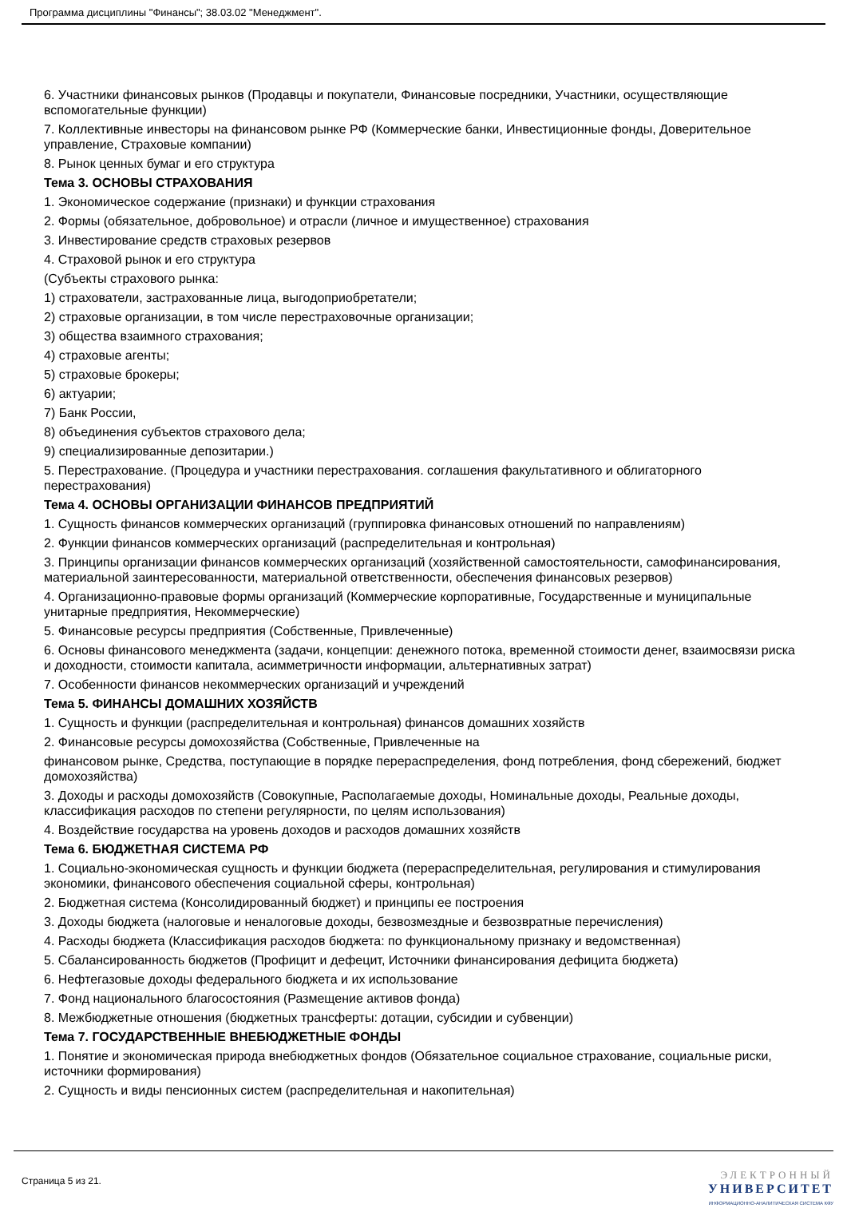Программа дисциплины "Финансы"; 38.03.02 "Менеджмент".
6. Участники финансовых рынков (Продавцы и покупатели, Финансовые посредники, Участники, осуществляющие вспомогательные функции)
7. Коллективные инвесторы на финансовом рынке РФ (Коммерческие банки, Инвестиционные фонды, Доверительное управление, Страховые компании)
8. Рынок ценных бумаг и его структура
Тема 3. ОСНОВЫ СТРАХОВАНИЯ
1. Экономическое содержание (признаки) и функции страхования
2. Формы (обязательное, добровольное) и отрасли (личное и имущественное) страхования
3. Инвестирование средств страховых резервов
4. Страховой рынок и его структура
(Субъекты страхового рынка:
1) страхователи, застрахованные лица, выгодоприобретатели;
2) страховые организации, в том числе перестраховочные организации;
3) общества взаимного страхования;
4) страховые агенты;
5) страховые брокеры;
6) актуарии;
7) Банк России,
8) объединения субъектов страхового дела;
9) специализированные депозитарии.)
5. Перестрахование. (Процедура и участники перестрахования. соглашения факультативного и облигаторного перестрахования)
Тема 4. ОСНОВЫ ОРГАНИЗАЦИИ ФИНАНСОВ ПРЕДПРИЯТИЙ
1. Сущность финансов коммерческих организаций (группировка финансовых отношений по направлениям)
2. Функции финансов коммерческих организаций (распределительная и контрольная)
3. Принципы организации финансов коммерческих организаций (хозяйственной самостоятельности, самофинансирования, материальной заинтересованности, материальной ответственности, обеспечения финансовых резервов)
4. Организационно-правовые формы организаций (Коммерческие корпоративные, Государственные и муниципальные унитарные предприятия, Некоммерческие)
5. Финансовые ресурсы предприятия (Собственные, Привлеченные)
6. Основы финансового менеджмента (задачи, концепции: денежного потока, временной стоимости денег, взаимосвязи риска и доходности, стоимости капитала, асимметричности информации, альтернативных затрат)
7. Особенности финансов некоммерческих организаций и учреждений
Тема 5. ФИНАНСЫ ДОМАШНИХ ХОЗЯЙСТВ
1. Сущность и функции (распределительная и контрольная) финансов домашних хозяйств
2. Финансовые ресурсы домохозяйства (Собственные, Привлеченные на
финансовом рынке, Средства, поступающие в порядке перераспределения, фонд потребления, фонд сбережений, бюджет домохозяйства)
3. Доходы и расходы домохозяйств (Совокупные, Располагаемые доходы, Номинальные доходы, Реальные доходы, классификация расходов по степени регулярности, по целям использования)
4. Воздействие государства на уровень доходов и расходов домашних хозяйств
Тема 6. БЮДЖЕТНАЯ СИСТЕМА РФ
1. Социально-экономическая сущность и функции бюджета (перераспределительная, регулирования и стимулирования экономики, финансового обеспечения социальной сферы, контрольная)
2. Бюджетная система (Консолидированный бюджет) и принципы ее построения
3. Доходы бюджета (налоговые и неналоговые доходы, безвозмездные и безвозвратные перечисления)
4. Расходы бюджета (Классификация расходов бюджета: по функциональному признаку и ведомственная)
5. Сбалансированность бюджетов (Профицит и дефецит, Источники финансирования дефицита бюджета)
6. Нефтегазовые доходы федерального бюджета и их использование
7. Фонд национального благосостояния (Размещение активов фонда)
8. Межбюджетные отношения (бюджетных трансферты: дотации, субсидии и субвенции)
Тема 7. ГОСУДАРСТВЕННЫЕ ВНЕБЮДЖЕТНЫЕ ФОНДЫ
1. Понятие и экономическая природа внебюджетных фондов (Обязательное социальное страхование, социальные риски, источники формирования)
2. Сущность и виды пенсионных систем (распределительная и накопительная)
Страница 5 из 21.
ЭЛЕКТРОННЫЙ
УНИВЕРСИТЕТ
ИНФОРМАЦИОННО-АНАЛИТИЧЕСКАЯ СИСТЕМА КФУ